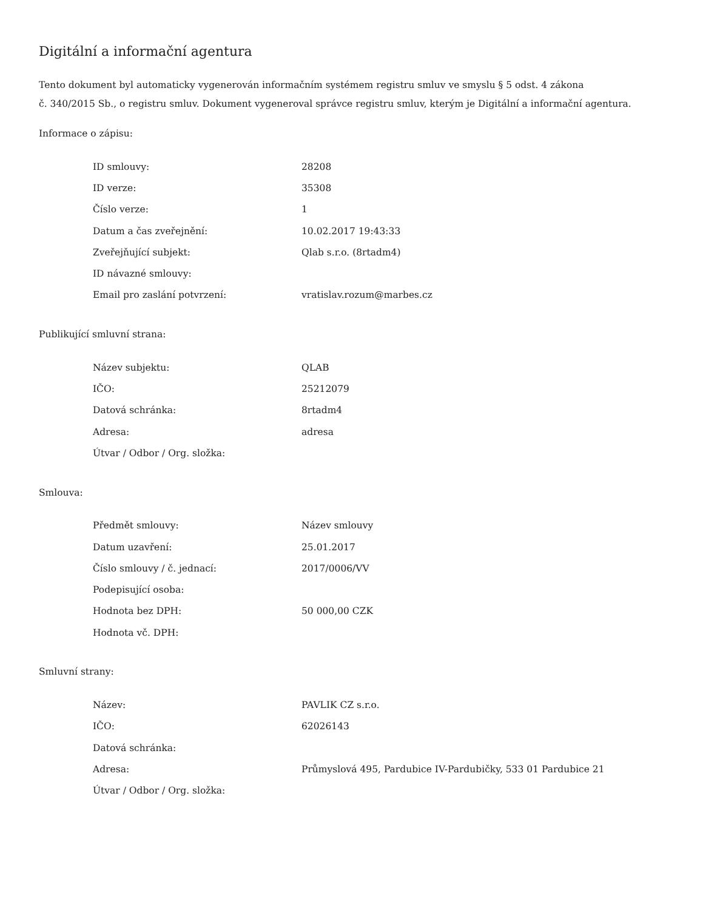Digitální a informační agentura
Tento dokument byl automaticky vygenerován informačním systémem registru smluv ve smyslu § 5 odst. 4 zákona
č. 340/2015 Sb., o registru smluv. Dokument vygeneroval správce registru smluv, kterým je Digitální a informační agentura.
Informace o zápisu:
| ID smlouvy: | 28208 |
| ID verze: | 35308 |
| Číslo verze: | 1 |
| Datum a čas zveřejnění: | 10.02.2017 19:43:33 |
| Zveřejňující subjekt: | Qlab s.r.o. (8rtadm4) |
| ID návazné smlouvy: | |
| Email pro zaslání potvrzení: | vratislav.rozum@marbes.cz |
Publikující smluvní strana:
| Název subjektu: | QLAB |
| IČO: | 25212079 |
| Datová schránka: | 8rtadm4 |
| Adresa: | adresa |
| Útvar / Odbor / Org. složka: | |
Smlouva:
| Předmět smlouvy: | Název smlouvy |
| Datum uzavření: | 25.01.2017 |
| Číslo smlouvy / č. jednací: | 2017/0006/VV |
| Podepisující osoba: | |
| Hodnota bez DPH: | 50 000,00 CZK |
| Hodnota vč. DPH: | |
Smluvní strany:
| Název: | PAVLIK CZ s.r.o. |
| IČO: | 62026143 |
| Datová schránka: | |
| Adresa: | Průmyslová 495, Pardubice IV-Pardubičky, 533 01 Pardubice 21 |
| Útvar / Odbor / Org. složka: | |